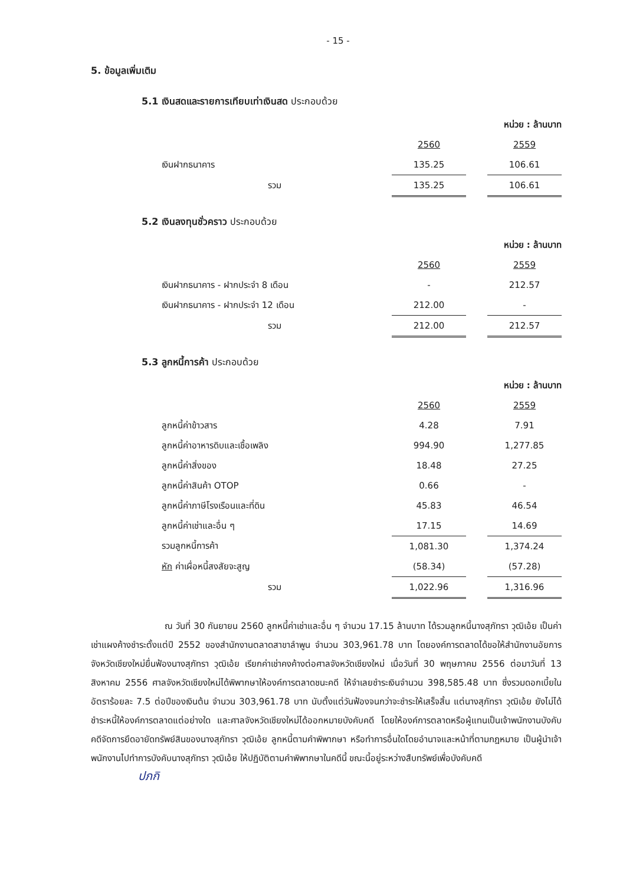- 15 -
5. ข้อมูลเพิ่มเติม
5.1 เงินสดและรายการเทียบเท่าเงินสด ประกอบด้วย
| | หน่วย : ล้านบาท | | |
| | 2560 | | 2559 |
| เงินฝากธนาคาร | 135.25 | | 106.61 |
| รวม | 135.25 | | 106.61 |
5.2 เงินลงทุนชั่วคราว ประกอบด้วย
| | หน่วย : ล้านบาท | | |
| | 2560 | | 2559 |
| เงินฝากธนาคาร - ฝากประจำ 8 เดือน | - | | 212.57 |
| เงินฝากธนาคาร - ฝากประจำ 12 เดือน | 212.00 | | - |
| รวม | 212.00 | | 212.57 |
5.3 ลูกหนี้การค้า ประกอบด้วย
| | หน่วย : ล้านบาท | | |
| | 2560 | | 2559 |
| ลูกหนี้ค่าข้าวสาร | 4.28 | | 7.91 |
| ลูกหนี้ค่าอาหารดิบและเชื้อเพลิง | 994.90 | | 1,277.85 |
| ลูกหนี้ค่าสิ่งของ | 18.48 | | 27.25 |
| ลูกหนี้ค่าสินค้า OTOP | 0.66 | | - |
| ลูกหนี้ค่าภาษีโรงเรือนและที่ดิน | 45.83 | | 46.54 |
| ลูกหนี้ค่าเช่าและอื่น ๆ | 17.15 | | 14.69 |
| รวมลูกหนี้การค้า | 1,081.30 | | 1,374.24 |
| หัก ค่าเผื่อหนี้สงสัยจะสูญ | (58.34) | | (57.28) |
| รวม | 1,022.96 | | 1,316.96 |
ณ วันที่ 30 กันยายน 2560 ลูกหนี้ค่าเช่าและอื่น ๆ จำนวน 17.15 ล้านบาท ได้รวมลูกหนี้นางสุภัทรา วุฒิเอ้ย เป็นค่าเช่าแผงค้างชำระตั้งแต่ปี 2552 ของสำนักงานตลาดสาขาลำพูน จำนวน 303,961.78 บาท โดยองค์การตลาดได้ขอให้สำนักงานอัยการจังหวัดเชียงใหม่ยื่นฟ้องนางสุภัทรา วุฒิเอ้ย เรียกค่าเช่าคงค้างต่อศาลจังหวัดเชียงใหม่ เมื่อวันที่ 30 พฤษภาคม 2556 ต่อมาวันที่ 13 สิงหาคม 2556 ศาลจังหวัดเชียงใหม่ได้พิพากษาให้องค์การตลาดชนะคดี ให้จำเลยชำระเงินจำนวน 398,585.48 บาท ซึ่งรวมดอกเบี้ยในอัตราร้อยละ 7.5 ต่อปีของเงินต้น จำนวน 303,961.78 บาท นับตั้งแต่วันฟ้องจนกว่าจะชำระให้เสร็จสิ้น แต่นางสุภัทรา วุฒิเอ้ย ยังไม่ได้ชำระหนี้ให้องค์การตลาดแต่อย่างใด และศาลจังหวัดเชียงใหม่ได้ออกหมายบังคับคดี โดยให้องค์การตลาดหรือผู้แทนเป็นเจ้าพนักงานบังคับคดีจัดการยึดอายัดทรัพย์สินของนางสุภัทรา วุฒิเอ้ย ลูกหนี้ตามคำพิพากษา หรือทำการอื่นใดโดยอำนาจและหน้าที่ตามกฎหมาย เป็นผู้นำเจ้าพนักงานไปทำการบังคับนางสุภัทรา วุฒิเอ้ย ให้ปฏิบัติตามคำพิพากษาในคดีนี้ ขณะนี้อยู่ระหว่างสืบทรัพย์เพื่อบังคับคดี
ปภกิ